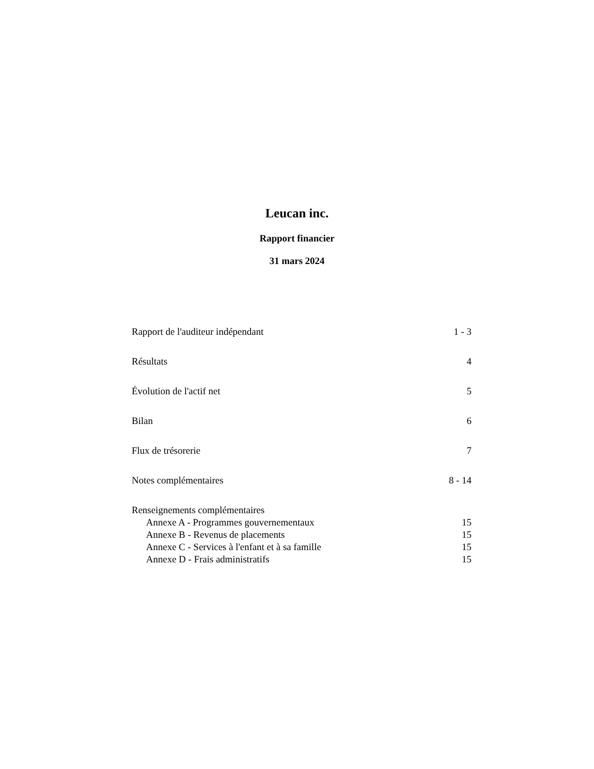Leucan inc.
Rapport financier
31 mars 2024
Rapport de l'auditeur indépendant 1 - 3
Résultats 4
Évolution de l'actif net 5
Bilan 6
Flux de trésorerie 7
Notes complémentaires 8 - 14
Renseignements complémentaires
Annexe A - Programmes gouvernementaux 15
Annexe B - Revenus de placements 15
Annexe C - Services à l'enfant et à sa famille 15
Annexe D - Frais administratifs 15